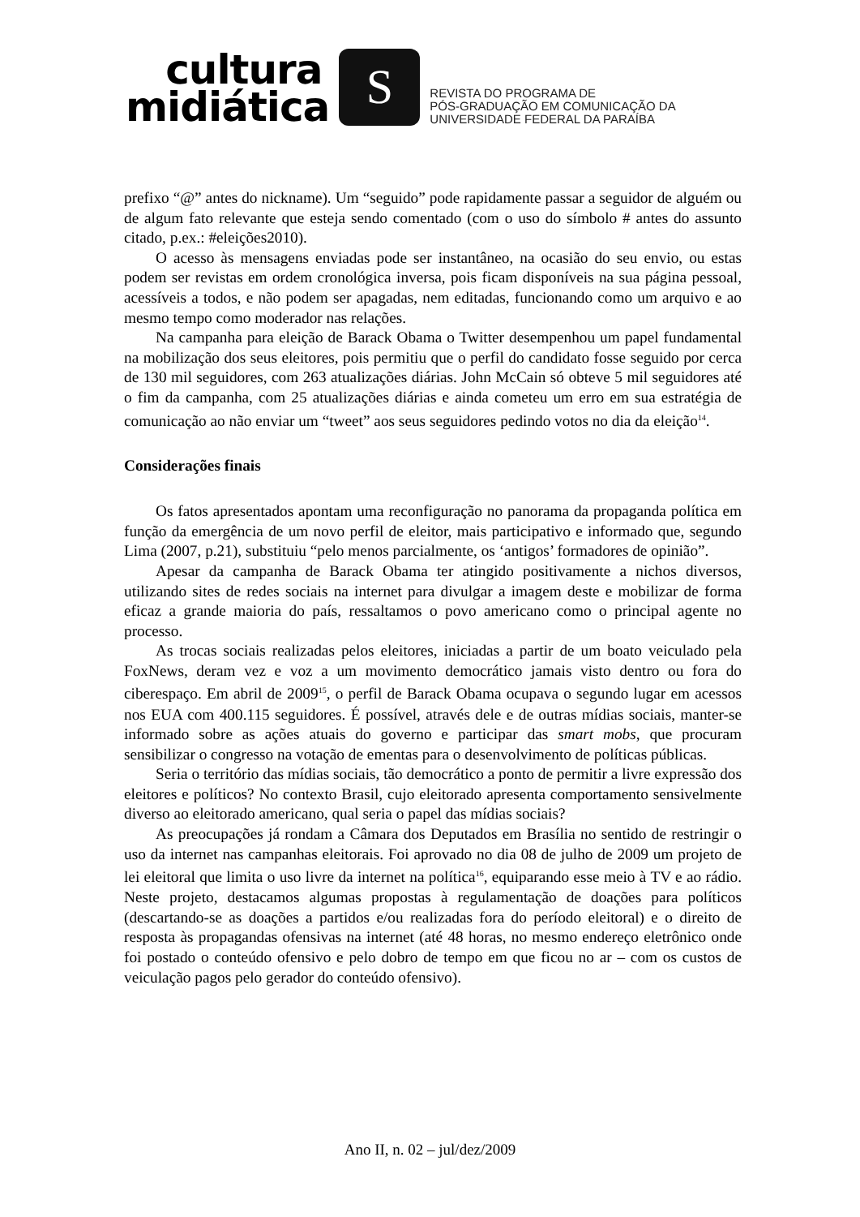cultura
midiática
S
REVISTA DO PROGRAMA DE
PÓS-GRADUAÇÃO EM COMUNICAÇÃO DA
UNIVERSIDADE FEDERAL DA PARAÍBA
prefixo “@” antes do nickname). Um “seguido” pode rapidamente passar a seguidor de alguém ou de algum fato relevante que esteja sendo comentado (com o uso do símbolo # antes do assunto citado, p.ex.: #eleições2010).
O acesso às mensagens enviadas pode ser instantâneo, na ocasião do seu envio, ou estas podem ser revistas em ordem cronológica inversa, pois ficam disponíveis na sua página pessoal, acessíveis a todos, e não podem ser apagadas, nem editadas, funcionando como um arquivo e ao mesmo tempo como moderador nas relações.
Na campanha para eleição de Barack Obama o Twitter desempenhou um papel fundamental na mobilização dos seus eleitores, pois permitiu que o perfil do candidato fosse seguido por cerca de 130 mil seguidores, com 263 atualizações diárias. John McCain só obteve 5 mil seguidores até o fim da campanha, com 25 atualizações diárias e ainda cometeu um erro em sua estratégia de comunicação ao não enviar um “tweet” aos seus seguidores pedindo votos no dia da eleição<sup>14</sup>.
Considerações finais
Os fatos apresentados apontam uma reconfiguração no panorama da propaganda política em função da emergência de um novo perfil de eleitor, mais participativo e informado que, segundo Lima (2007, p.21), substituiu “pelo menos parcialmente, os ‘antigos’ formadores de opinião”.
Apesar da campanha de Barack Obama ter atingido positivamente a nichos diversos, utilizando sites de redes sociais na internet para divulgar a imagem deste e mobilizar de forma eficaz a grande maioria do país, ressaltamos o povo americano como o principal agente no processo.
As trocas sociais realizadas pelos eleitores, iniciadas a partir de um boato veiculado pela FoxNews, deram vez e voz a um movimento democrático jamais visto dentro ou fora do ciberespaço. Em abril de 2009<sup>15</sup>, o perfil de Barack Obama ocupava o segundo lugar em acessos nos EUA com 400.115 seguidores. É possível, através dele e de outras mídias sociais, manter-se informado sobre as ações atuais do governo e participar das smart mobs, que procuram sensibilizar o congresso na votação de ementas para o desenvolvimento de políticas públicas.
Seria o território das mídias sociais, tão democrático a ponto de permitir a livre expressão dos eleitores e políticos? No contexto Brasil, cujo eleitorado apresenta comportamento sensivelmente diverso ao eleitorado americano, qual seria o papel das mídias sociais?
As preocupações já rondam a Câmara dos Deputados em Brasília no sentido de restringir o uso da internet nas campanhas eleitorais. Foi aprovado no dia 08 de julho de 2009 um projeto de lei eleitoral que limita o uso livre da internet na política<sup>16</sup>, equiparando esse meio à TV e ao rádio. Neste projeto, destacamos algumas propostas à regulamentação de doações para políticos (descartando-se as doações a partidos e/ou realizadas fora do período eleitoral) e o direito de resposta às propagandas ofensivas na internet (até 48 horas, no mesmo endereço eletrônico onde foi postado o conteúdo ofensivo e pelo dobro de tempo em que ficou no ar – com os custos de veiculação pagos pelo gerador do conteúdo ofensivo).
Ano II, n. 02 – jul/dez/2009